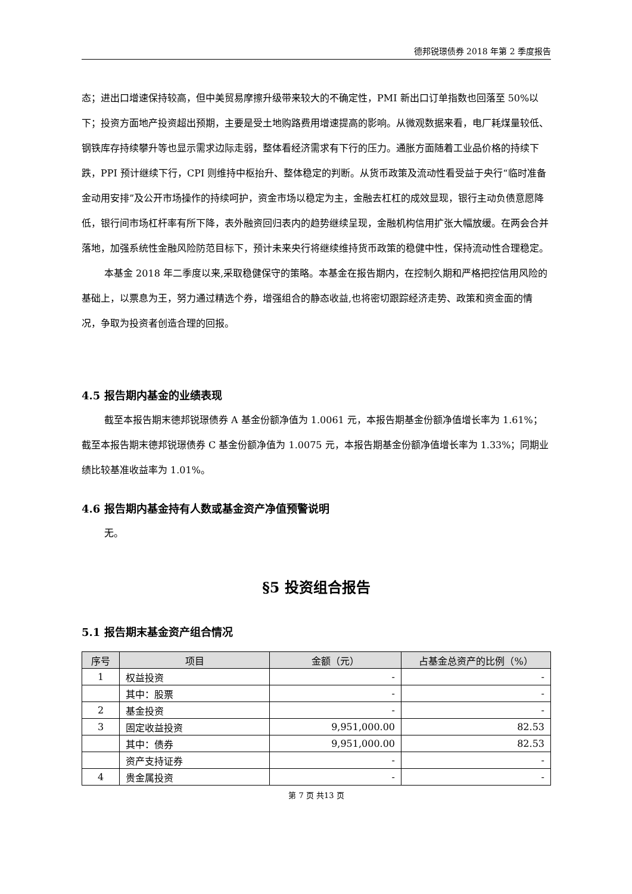德邦锐璟债券 2018 年第 2 季度报告
态；进出口增速保持较高，但中美贸易摩擦升级带来较大的不确定性，PMI 新出口订单指数也回落至 50%以下；投资方面地产投资超出预期，主要是受土地购路费用增速提高的影响。从微观数据来看，电厂耗煤量较低、钢铁库存持续攀升等也显示需求边际走弱，整体看经济需求有下行的压力。通胀方面随着工业品价格的持续下跌，PPI 预计继续下行，CPI 则维持中枢抬升、整体稳定的判断。从货币政策及流动性看受益于央行“临时准备金动用安排”及公开市场操作的持续呵护，资金市场以稳定为主，金融去杠杠的成效显现，银行主动负债意愿降低，银行间市场杠杆率有所下降，表外融资回归表内的趋势继续呈现，金融机构信用扩张大幅放缓。在两会合并落地，加强系统性金融风险防范目标下，预计未来央行将继续维持货币政策的稳健中性，保持流动性合理稳定。
本基金 2018 年二季度以来,采取稳健保守的策略。本基金在报告期内，在控制久期和严格把控信用风险的基础上，以票息为王，努力通过精选个券，增强组合的静态收益,也将密切跟踪经济走势、政策和资金面的情况，争取为投资者创造合理的回报。
4.5 报告期内基金的业绩表现
截至本报告期末德邦锐璟债券 A 基金份额净值为 1.0061 元，本报告期基金份额净值增长率为 1.61%；截至本报告期末德邦锐璟债券 C 基金份额净值为 1.0075 元，本报告期基金份额净值增长率为 1.33%；同期业绩比较基准收益率为 1.01%。
4.6 报告期内基金持有人数或基金资产净值预警说明
无。
§5 投资组合报告
5.1 报告期末基金资产组合情况
| 序号 | 项目 | 金额（元） | 占基金总资产的比例（%） |
| --- | --- | --- | --- |
| 1 | 权益投资 | - | - |
| | 其中：股票 | - | - |
| 2 | 基金投资 | - | - |
| 3 | 固定收益投资 | 9,951,000.00 | 82.53 |
| | 其中：债券 | 9,951,000.00 | 82.53 |
| | 资产支持证券 | - | - |
| 4 | 贵金属投资 | - | - |
第 7 页 共13 页